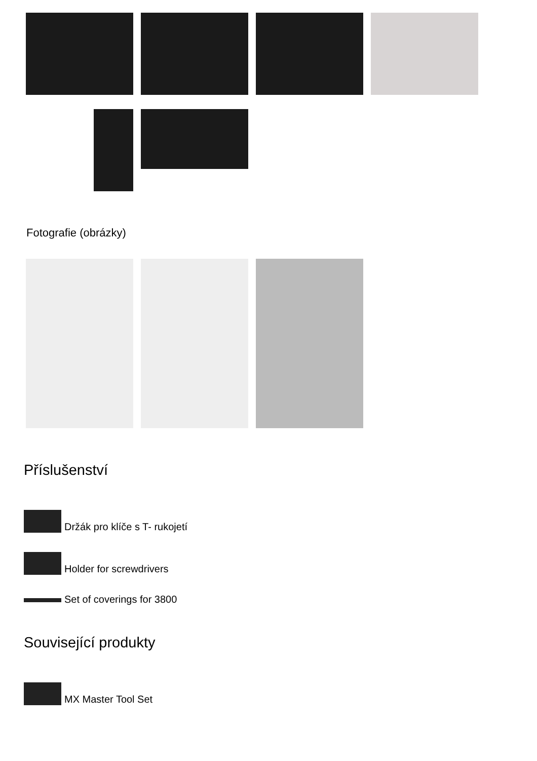Fotografie (obrázky)
Příslušenství
Držák pro klíče s T- rukojetí
Holder for screwdrivers
Set of coverings for 3800
Související produkty
MX Master Tool Set